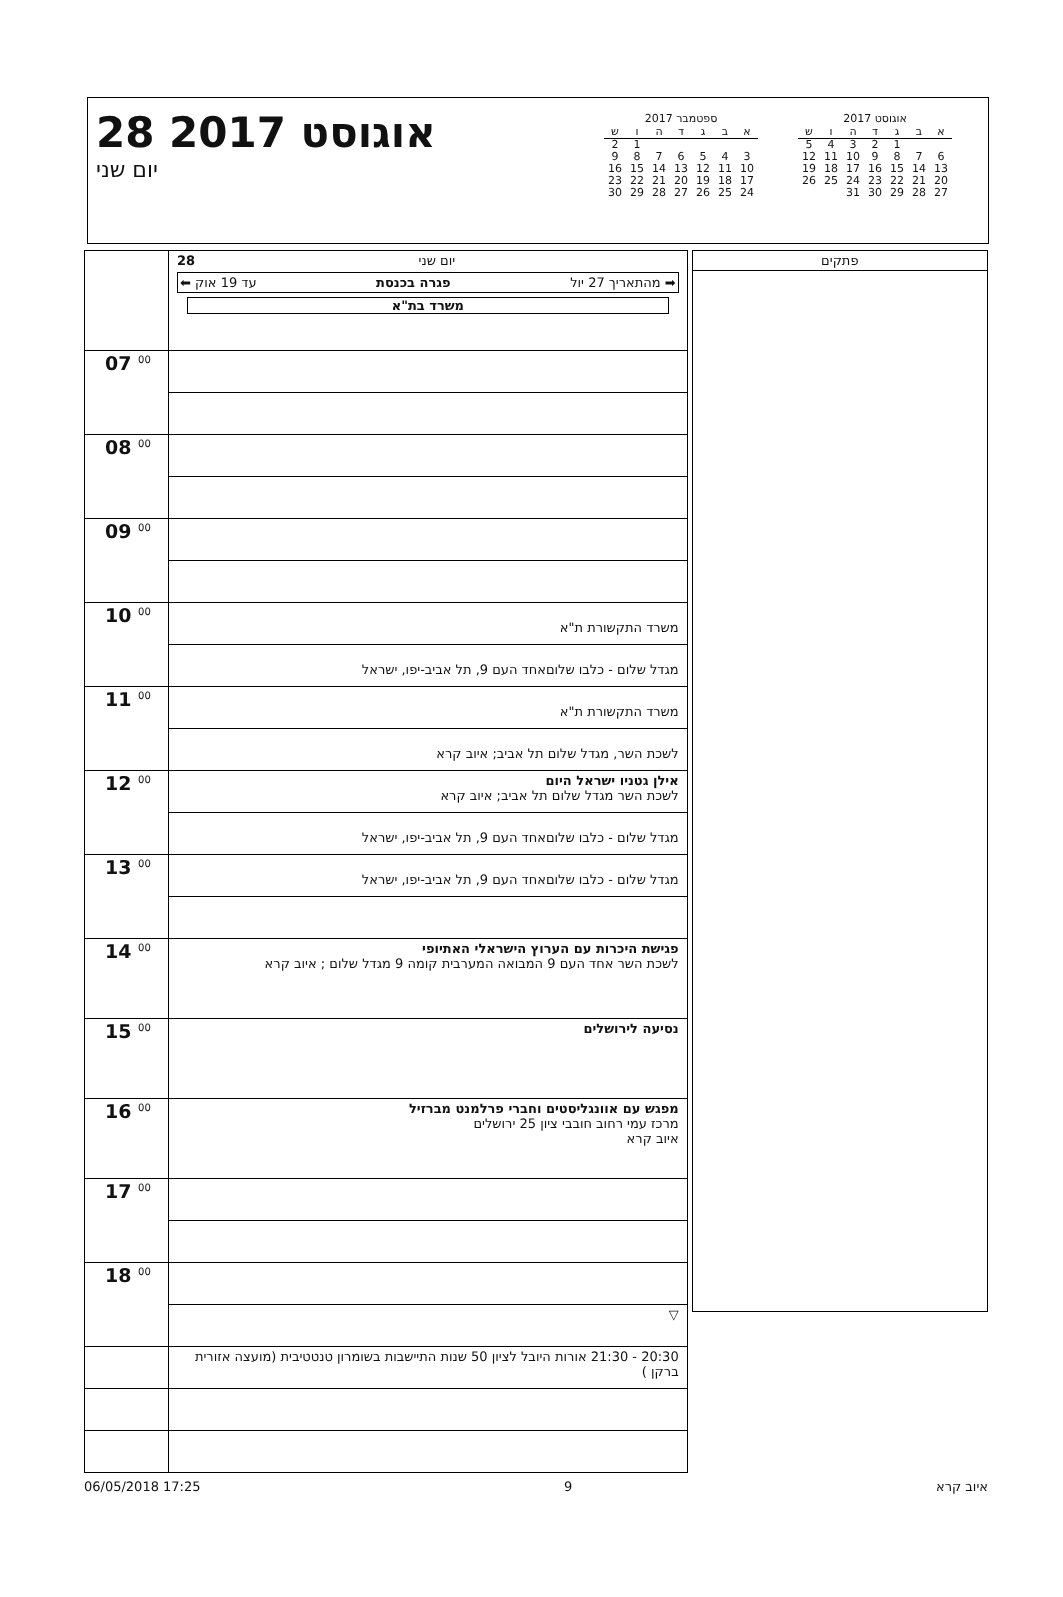28 אוגוסט 2017
יום שני
ספטמבר 2017
| א | ב | ג | ד | ה | ו | ש |
| --- | --- | --- | --- | --- | --- | --- |
| | | | | | 1 | 2 |
| 3 | 4 | 5 | 6 | 7 | 8 | 9 |
| 10 | 11 | 12 | 13 | 14 | 15 | 16 |
| 17 | 18 | 19 | 20 | 21 | 22 | 23 |
| 24 | 25 | 26 | 27 | 28 | 29 | 30 |
אוגוסט 2017
| א | ב | ג | ד | ה | ו | ש |
| --- | --- | --- | --- | --- | --- | --- |
| | | 1 | 2 | 3 | 4 | 5 |
| 6 | 7 | 8 | 9 | 10 | 11 | 12 |
| 13 | 14 | 15 | 16 | 17 | 18 | 19 |
| 20 | 21 | 22 | 23 | 24 | 25 | 26 |
| 27 | 28 | 29 | 30 | 31 | | |
| | 28 יום שני ➡ מהתאריך 27 יול פגרה בכנסת עד 19 אוק ⬅ משרד בת"א |
| 07 <sup>00</sup> | |
| 08 <sup>00</sup> | |
| 09 <sup>00</sup> | |
| 10 <sup>00</sup> | משרד התקשורת ת"א |
| | מגדל שלום - כלבו שלוםאחד העם 9, תל אביב-יפו, ישראל |
| 11 <sup>00</sup> | משרד התקשורת ת"א |
| | לשכת השר, מגדל שלום תל אביב; איוב קרא |
| 12 <sup>00</sup> | אילן גטניו ישראל היום לשכת השר מגדל שלום תל אביב; איוב קרא |
| | מגדל שלום - כלבו שלוםאחד העם 9, תל אביב-יפו, ישראל |
| 13 <sup>00</sup> | מגדל שלום - כלבו שלוםאחד העם 9, תל אביב-יפו, ישראל |
| 14 <sup>00</sup> | פגישת היכרות עם הערוץ הישראלי האתיופי לשכת השר אחד העם 9 המבואה המערבית קומה 9 מגדל שלום ; איוב קרא |
| 15 <sup>00</sup> | נסיעה לירושלים |
| 16 <sup>00</sup> | מפגש עם אוונגליסטים וחברי פרלמנט מברזיל מרכז עמי רחוב חובבי ציון 25 ירושלים איוב קרא |
| 17 <sup>00</sup> | |
| 18 <sup>00</sup> | |
| | ▽ |
| | 20:30 - 21:30 אורות היובל לציון 50 שנות התיישבות בשומרון טנטטיבית (מועצה אזורית ברקן ) |
פתקים
06/05/2018 17:25 9 איוב קרא